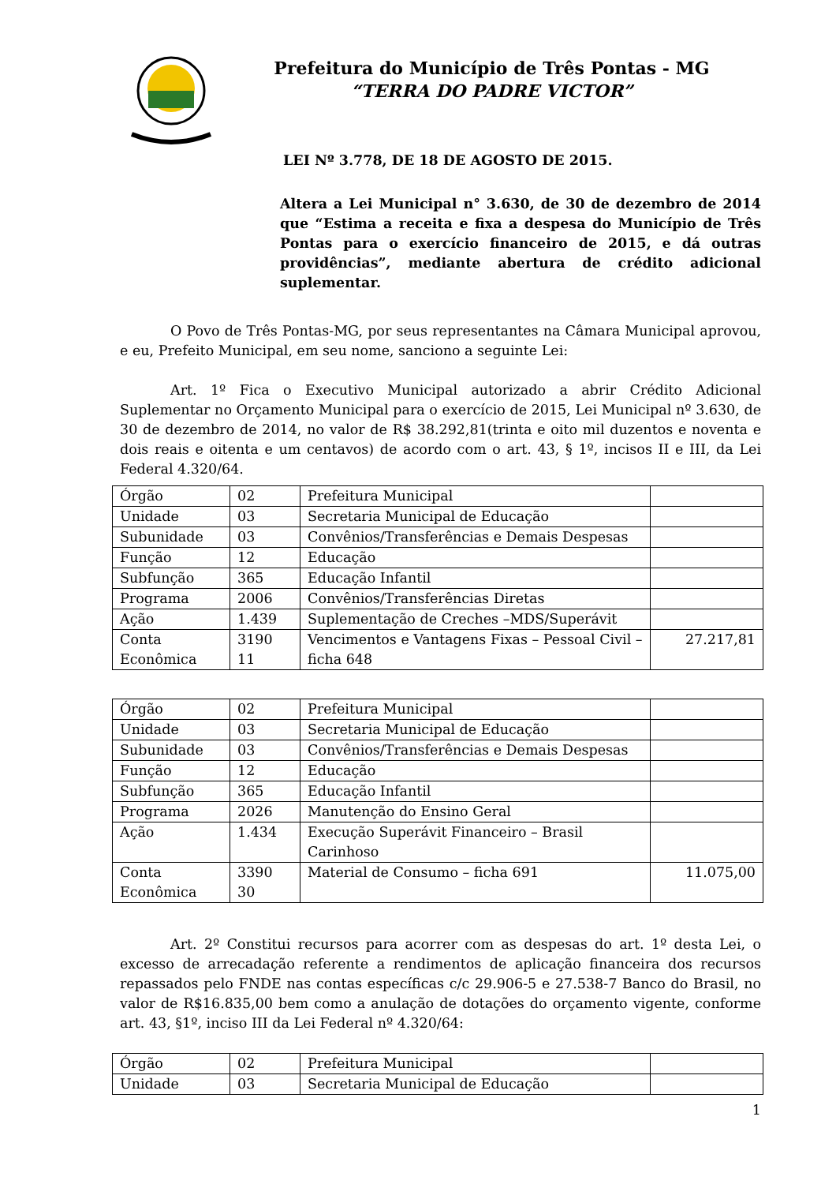Prefeitura do Município de Três Pontas - MG
“TERRA DO PADRE VICTOR”
LEI Nº 3.778, DE 18 DE AGOSTO DE 2015.
Altera a Lei Municipal n° 3.630, de 30 de dezembro de 2014 que “Estima a receita e fixa a despesa do Município de Três Pontas para o exercício financeiro de 2015, e dá outras providências”, mediante abertura de crédito adicional suplementar.
O Povo de Três Pontas-MG, por seus representantes na Câmara Municipal aprovou, e eu, Prefeito Municipal, em seu nome, sanciono a seguinte Lei:
Art. 1º Fica o Executivo Municipal autorizado a abrir Crédito Adicional Suplementar no Orçamento Municipal para o exercício de 2015, Lei Municipal nº 3.630, de 30 de dezembro de 2014, no valor de R$ 38.292,81(trinta e oito mil duzentos e noventa e dois reais e oitenta e um centavos) de acordo com o art. 43, § 1º, incisos II e III, da Lei Federal 4.320/64.
| Órgão | 02 | Prefeitura Municipal | |
| Unidade | 03 | Secretaria Municipal de Educação | |
| Subunidade | 03 | Convênios/Transferências e Demais Despesas | |
| Função | 12 | Educação | |
| Subfunção | 365 | Educação Infantil | |
| Programa | 2006 | Convênios/Transferências Diretas | |
| Ação | 1.439 | Suplementação de Creches –MDS/Superávit | |
| Conta Econômica | 3190 11 | Vencimentos e Vantagens Fixas – Pessoal Civil –ficha 648 | 27.217,81 |
| Órgão | 02 | Prefeitura Municipal | |
| Unidade | 03 | Secretaria Municipal de Educação | |
| Subunidade | 03 | Convênios/Transferências e Demais Despesas | |
| Função | 12 | Educação | |
| Subfunção | 365 | Educação Infantil | |
| Programa | 2026 | Manutenção do Ensino Geral | |
| Ação | 1.434 | Execução Superávit Financeiro – Brasil Carinhoso | |
| Conta Econômica | 3390 30 | Material de Consumo – ficha 691 | 11.075,00 |
Art. 2º Constitui recursos para acorrer com as despesas do art. 1º desta Lei, o excesso de arrecadação referente a rendimentos de aplicação financeira dos recursos repassados pelo FNDE nas contas específicas c/c 29.906-5 e 27.538-7 Banco do Brasil, no valor de R$16.835,00 bem como a anulação de dotações do orçamento vigente, conforme art. 43, §1º, inciso III da Lei Federal nº 4.320/64:
| Órgão | 02 | Prefeitura Municipal | |
| Unidade | 03 | Secretaria Municipal de Educação | |
1